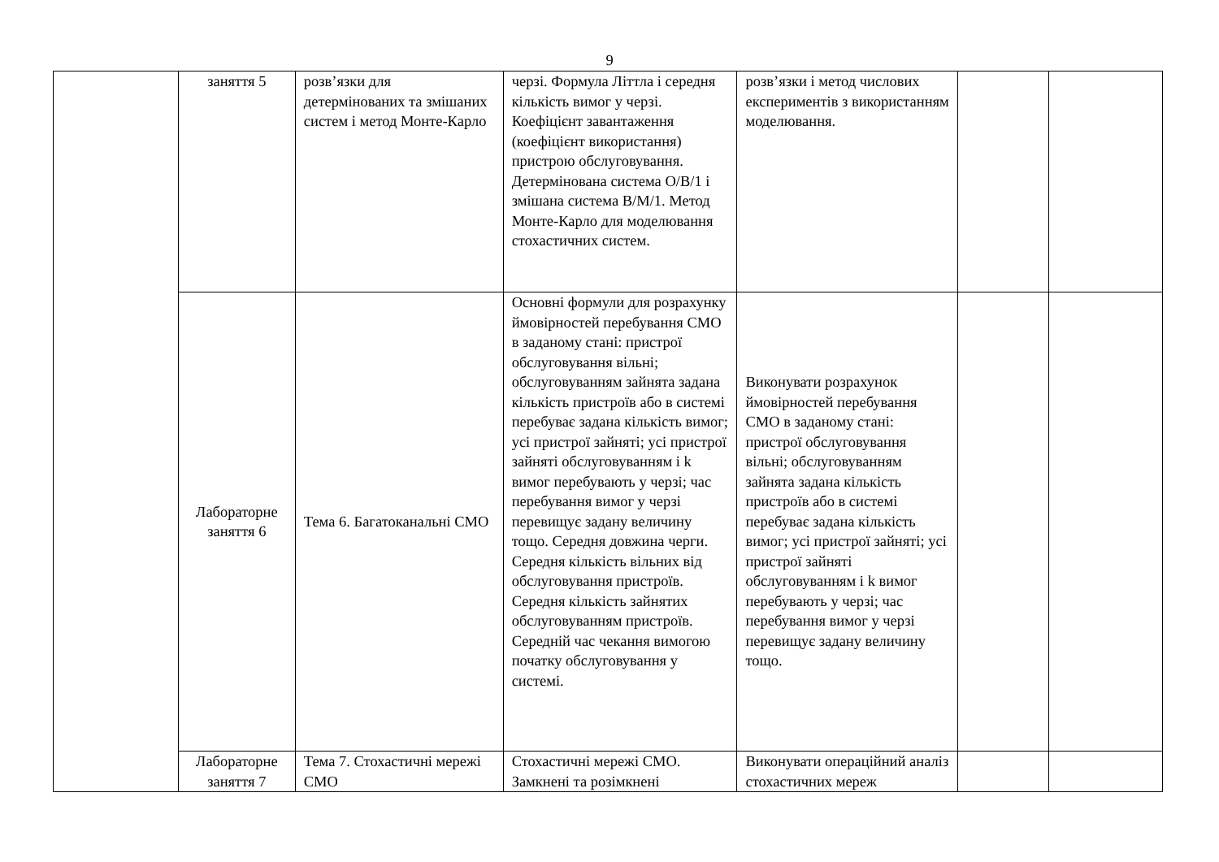9
| | заняття 5 | розв’язки для детермінованих та змішаних систем і метод Монте-Карло | черзі. Формула Літтла і середня кількість вимог у черзі. Коефіцієнт завантаження (коефіцієнт використання) пристрою обслуговування. Детермінована система О/В/1 і змішана система В/М/1. Метод Монте-Карло для моделювання стохастичних систем. | розв’язки і метод числових експериментів з використанням моделювання. | | |
| | Лабораторне заняття 6 | Тема 6. Багатоканальні СМО | Основні формули для розрахунку ймовірностей перебування СМО в заданому стані: пристрої обслуговування вільні; обслуговуванням зайнята задана кількість пристроїв або в системі перебуває задана кількість вимог; усі пристрої зайняті; усі пристрої зайняті обслуговуванням і k вимог перебувають у черзі; час перебування вимог у черзі перевищує задану величину тощо. Середня довжина черги. Середня кількість вільних від обслуговування пристроїв. Середня кількість зайнятих обслуговуванням пристроїв. Середній час чекання вимогою початку обслуговування у системі. | Виконувати розрахунок ймовірностей перебування СМО в заданому стані: пристрої обслуговування вільні; обслуговуванням зайнята задана кількість пристроїв або в системі перебуває задана кількість вимог; усі пристрої зайняті; усі пристрої зайняті обслуговуванням і k вимог перебувають у черзі; час перебування вимог у черзі перевищує задану величину тощо. | | |
| | Лабораторне заняття 7 | Тема 7. Стохастичні мережі СМО | Стохастичні мережі СМО. Замкнені та розімкнені | Виконувати операційний аналіз стохастичних мереж | | |